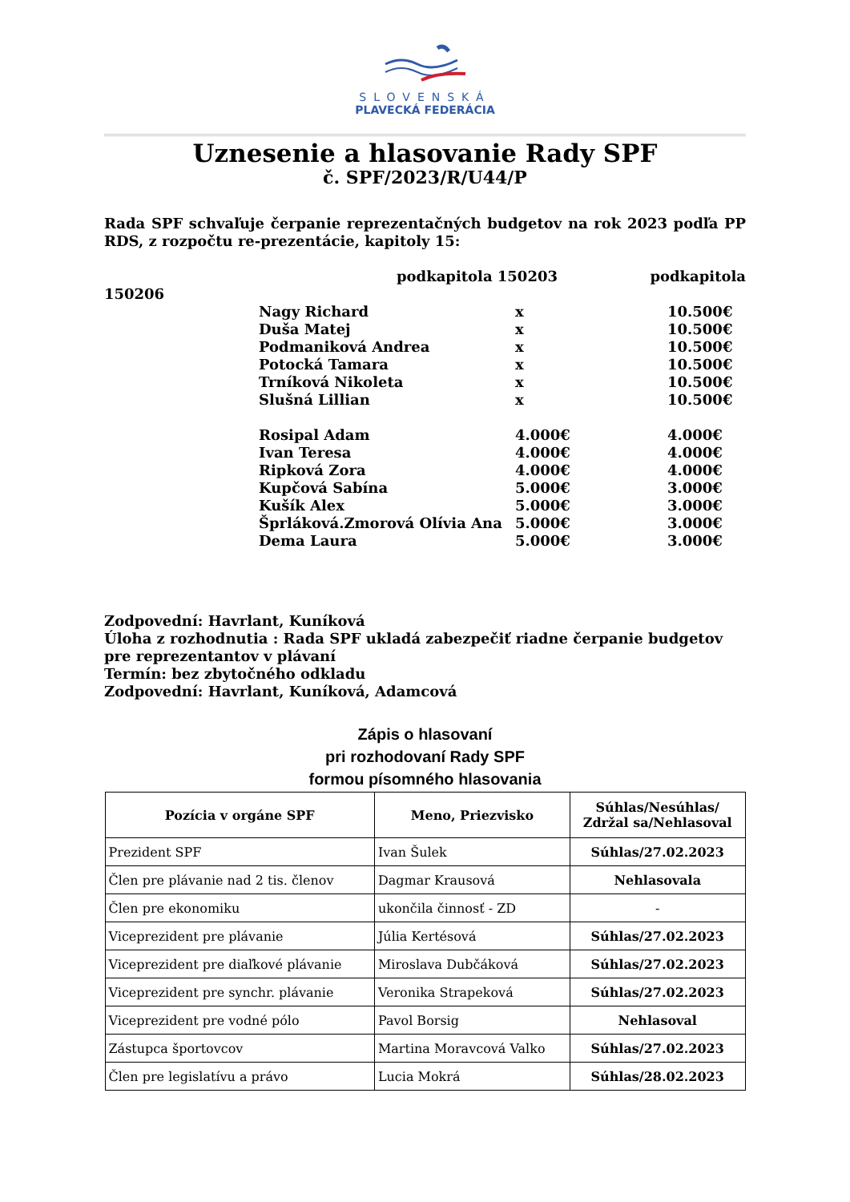SLOVENSKÁ
PLAVECKÁ FEDERÁCIA
Uznesenie a hlasovanie Rady SPF
č. SPF/2023/R/U44/P
Rada SPF schvaľuje čerpanie reprezentačných budgetov na rok 2023 podľa PP RDS, z rozpočtu re-prezentácie, kapitoly 15:
podkapitola 150203 podkapitola
150206
| Nagy Richard | x | 10.500€ |
| Duša Matej | x | 10.500€ |
| Podmaniková Andrea | x | 10.500€ |
| Potocká Tamara | x | 10.500€ |
| Trníková Nikoleta | x | 10.500€ |
| Slušná Lillian | x | 10.500€ |
| Rosipal Adam | 4.000€ | 4.000€ |
| Ivan Teresa | 4.000€ | 4.000€ |
| Ripková Zora | 4.000€ | 4.000€ |
| Kupčová Sabína | 5.000€ | 3.000€ |
| Kušík Alex | 5.000€ | 3.000€ |
| Šprláková.Zmorová Olívia Ana | 5.000€ | 3.000€ |
| Dema Laura | 5.000€ | 3.000€ |
Zodpovední: Havrlant, Kuníková
Úloha z rozhodnutia : Rada SPF ukladá zabezpečiť riadne čerpanie budgetov pre reprezentantov v plávaní
Termín: bez zbytočného odkladu
Zodpovední: Havrlant, Kuníková, Adamcová
Zápis o hlasovaní
pri rozhodovaní Rady SPF
formou písomného hlasovania
| Pozícia v orgáne SPF | Meno, Priezvisko | Súhlas/Nesúhlas/ Zdržal sa/Nehlasoval |
| --- | --- | --- |
| Prezident SPF | Ivan Šulek | Súhlas/27.02.2023 |
| Člen pre plávanie nad 2 tis. členov | Dagmar Krausová | Nehlasovala |
| Člen pre ekonomiku | ukončila činnosť - ZD | - |
| Viceprezident pre plávanie | Júlia Kertésová | Súhlas/27.02.2023 |
| Viceprezident pre diaľkové plávanie | Miroslava Dubčáková | Súhlas/27.02.2023 |
| Viceprezident pre synchr. plávanie | Veronika Strapeková | Súhlas/27.02.2023 |
| Viceprezident pre vodné pólo | Pavol Borsig | Nehlasoval |
| Zástupca športovcov | Martina Moravcová Valko | Súhlas/27.02.2023 |
| Člen pre legislatívu a právo | Lucia Mokrá | Súhlas/28.02.2023 |